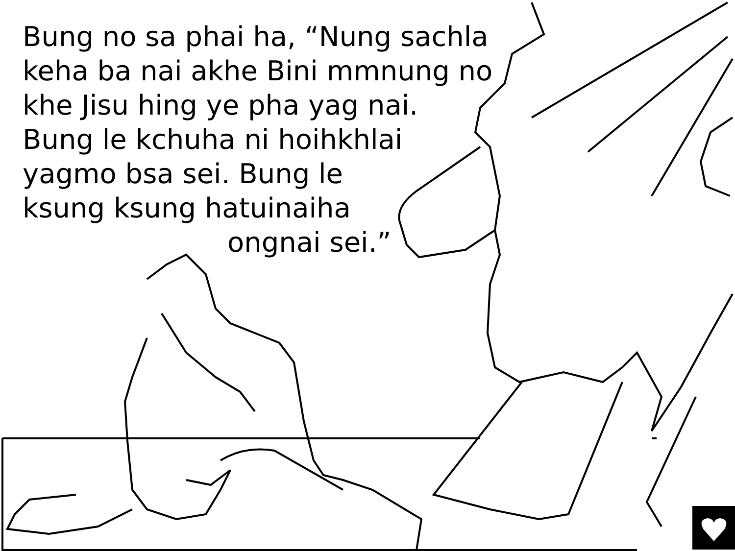Bung no sa phai ha, “Nung sachla
keha ba nai akhe Bini mmnung no
khe Jisu hing ye pha yag nai.
Bung le kchuha ni hoihkhlai
yagmo bsa sei. Bung le
ksung ksung hatuinaiha
ongnai sei.”